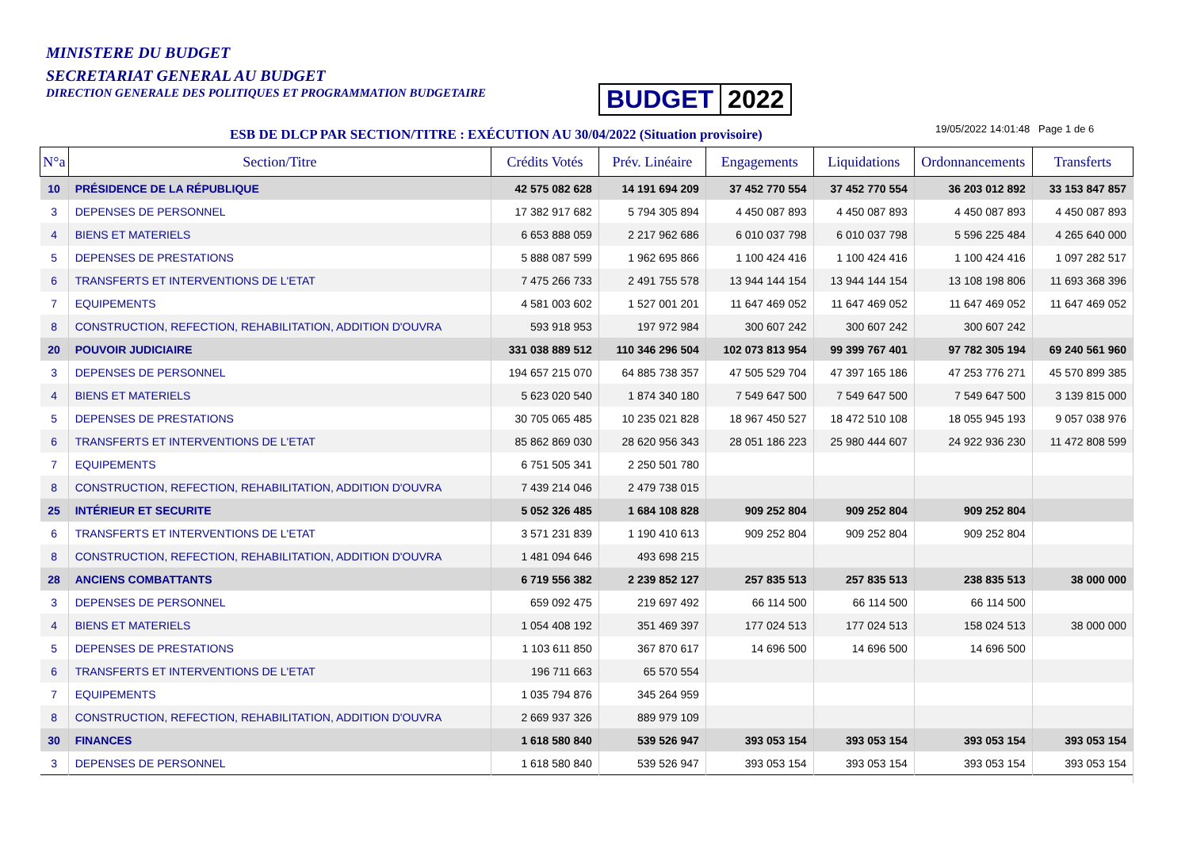MINISTERE DU BUDGET
SECRETARIAT GENERAL AU BUDGET
DIRECTION GENERALE DES POLITIQUES ET PROGRAMMATION BUDGETAIRE
BUDGET 2022
ESB DE DLCP PAR SECTION/TITRE : EXÉCUTION AU 30/04/2022 (Situation provisoire)
19/05/2022 14:01:48 Page 1 de 6
| N°a | Section/Titre | Crédits Votés | Prév. Linéaire | Engagements | Liquidations | Ordonnancements | Transferts |
| --- | --- | --- | --- | --- | --- | --- | --- |
| 10 | PRÉSIDENCE DE LA RÉPUBLIQUE | 42 575 082 628 | 14 191 694 209 | 37 452 770 554 | 37 452 770 554 | 36 203 012 892 | 33 153 847 857 |
| 3 | DEPENSES DE PERSONNEL | 17 382 917 682 | 5 794 305 894 | 4 450 087 893 | 4 450 087 893 | 4 450 087 893 | 4 450 087 893 |
| 4 | BIENS ET MATERIELS | 6 653 888 059 | 2 217 962 686 | 6 010 037 798 | 6 010 037 798 | 5 596 225 484 | 4 265 640 000 |
| 5 | DEPENSES DE PRESTATIONS | 5 888 087 599 | 1 962 695 866 | 1 100 424 416 | 1 100 424 416 | 1 100 424 416 | 1 097 282 517 |
| 6 | TRANSFERTS ET INTERVENTIONS DE L'ETAT | 7 475 266 733 | 2 491 755 578 | 13 944 144 154 | 13 944 144 154 | 13 108 198 806 | 11 693 368 396 |
| 7 | EQUIPEMENTS | 4 581 003 602 | 1 527 001 201 | 11 647 469 052 | 11 647 469 052 | 11 647 469 052 | 11 647 469 052 |
| 8 | CONSTRUCTION, REFECTION, REHABILITATION, ADDITION D'OUVRA | 593 918 953 | 197 972 984 | 300 607 242 | 300 607 242 | 300 607 242 | |
| 20 | POUVOIR JUDICIAIRE | 331 038 889 512 | 110 346 296 504 | 102 073 813 954 | 99 399 767 401 | 97 782 305 194 | 69 240 561 960 |
| 3 | DEPENSES DE PERSONNEL | 194 657 215 070 | 64 885 738 357 | 47 505 529 704 | 47 397 165 186 | 47 253 776 271 | 45 570 899 385 |
| 4 | BIENS ET MATERIELS | 5 623 020 540 | 1 874 340 180 | 7 549 647 500 | 7 549 647 500 | 7 549 647 500 | 3 139 815 000 |
| 5 | DEPENSES DE PRESTATIONS | 30 705 065 485 | 10 235 021 828 | 18 967 450 527 | 18 472 510 108 | 18 055 945 193 | 9 057 038 976 |
| 6 | TRANSFERTS ET INTERVENTIONS DE L'ETAT | 85 862 869 030 | 28 620 956 343 | 28 051 186 223 | 25 980 444 607 | 24 922 936 230 | 11 472 808 599 |
| 7 | EQUIPEMENTS | 6 751 505 341 | 2 250 501 780 | | | | |
| 8 | CONSTRUCTION, REFECTION, REHABILITATION, ADDITION D'OUVRA | 7 439 214 046 | 2 479 738 015 | | | | |
| 25 | INTÉRIEUR ET SECURITE | 5 052 326 485 | 1 684 108 828 | 909 252 804 | 909 252 804 | 909 252 804 | |
| 6 | TRANSFERTS ET INTERVENTIONS DE L'ETAT | 3 571 231 839 | 1 190 410 613 | 909 252 804 | 909 252 804 | 909 252 804 | |
| 8 | CONSTRUCTION, REFECTION, REHABILITATION, ADDITION D'OUVRA | 1 481 094 646 | 493 698 215 | | | | |
| 28 | ANCIENS COMBATTANTS | 6 719 556 382 | 2 239 852 127 | 257 835 513 | 257 835 513 | 238 835 513 | 38 000 000 |
| 3 | DEPENSES DE PERSONNEL | 659 092 475 | 219 697 492 | 66 114 500 | 66 114 500 | 66 114 500 | |
| 4 | BIENS ET MATERIELS | 1 054 408 192 | 351 469 397 | 177 024 513 | 177 024 513 | 158 024 513 | 38 000 000 |
| 5 | DEPENSES DE PRESTATIONS | 1 103 611 850 | 367 870 617 | 14 696 500 | 14 696 500 | 14 696 500 | |
| 6 | TRANSFERTS ET INTERVENTIONS DE L'ETAT | 196 711 663 | 65 570 554 | | | | |
| 7 | EQUIPEMENTS | 1 035 794 876 | 345 264 959 | | | | |
| 8 | CONSTRUCTION, REFECTION, REHABILITATION, ADDITION D'OUVRA | 2 669 937 326 | 889 979 109 | | | | |
| 30 | FINANCES | 1 618 580 840 | 539 526 947 | 393 053 154 | 393 053 154 | 393 053 154 | 393 053 154 |
| 3 | DEPENSES DE PERSONNEL | 1 618 580 840 | 539 526 947 | 393 053 154 | 393 053 154 | 393 053 154 | 393 053 154 |